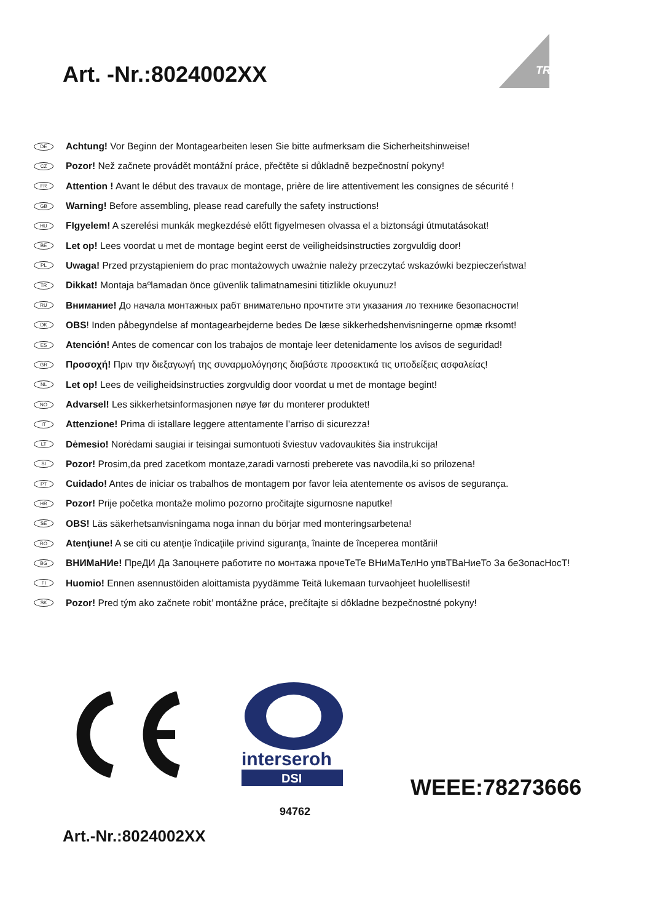Art. -Nr.:8024002XX
TRIO
DE Achtung! Vor Beginn der Montagearbeiten lesen Sie bitte aufmerksam die Sicherheitshinweise!
CZ Pozor! Než začnete provádět montážní práce, přečtěte si důkladně bezpečnostní pokyny!
FR Attention ! Avant le début des travaux de montage, prière de lire attentivement les consignes de sécurité !
GB Warning! Before assembling, please read carefully the safety instructions!
HU FIgyelem! A szerelési munkák megkezdésė előtt figyelmesen olvassa el a biztonsági útmutatásokat!
BE Let op! Lees voordat u met de montage begint eerst de veiligheidsinstructies zorgvuldig door!
PL Uwaga! Przed przystąpieniem do prac montażowych uważnie należy przeczytać wskazówki bezpieczeństwa!
TR Dikkat! Montaja baºlamadan önce güvenlik talimatnamesini titizlikle okuyunuz!
RU Внимание! До начала монтажных рабт внимательно прочтите эти указания ло технике безопасности!
DK OBS! Inden påbegyndelse af montagearbejderne bedes De læse sikkerhedshenvisningerne opmæ rksomt!
ES Atención! Antes de comencar con los trabajos de montaje leer detenidamente los avisos de seguridad!
GR Προσοχή! Πριν την διεξαγωγή της συναρμολόγησης διαβάστε προσεκτικά τις υποδείξεις ασφαλείας!
NL Let op! Lees de veiligheidsinstructies zorgvuldig door voordat u met de montage begint!
NO Advarsel! Les sikkerhetsinformasjonen nøye før du monterer produktet!
IT Attenzione! Prima di istallare leggere attentamente l’arriso di sicurezza!
LT Dėmesio! Norėdami saugiai ir teisingai sumontuoti šviestuv vadovaukitės šia instrukcija!
SI Pozor! Prosim,da pred zacetkom montaze,zaradi varnosti preberete vas navodila,ki so prilozena!
PT Cuidado! Antes de iniciar os trabalhos de montagem por favor leia atentemente os avisos de segurança.
HR Pozor! Prije početka montaže molimo pozorno pročitajte sigurnosne naputke!
SE OBS! Läs säkerhetsanvisningama noga innan du börjar med monteringsarbetena!
RO Atenţiune! A se citi cu atenţie îndicaţiile privind siguranţa, înainte de începerea montării!
BG ВНИМаНИе! ПреДИ Да Запоцнете работите по монтажа прочеТеТе ВНиМаТелНо упвТВаНиеТо За беЗопасНосТ!
FI Huomio! Ennen asennustöiden aloittamista pyydämme Teitä lukemaan turvaohjeet huolellisesti!
SK Pozor! Pred tým ako začnete robit’ montážne práce, prečítajte si dôkladne bezpečnostné pokyny!
interseroh
DSI
94762
WEEE:78273666
Art.-Nr.:8024002XX